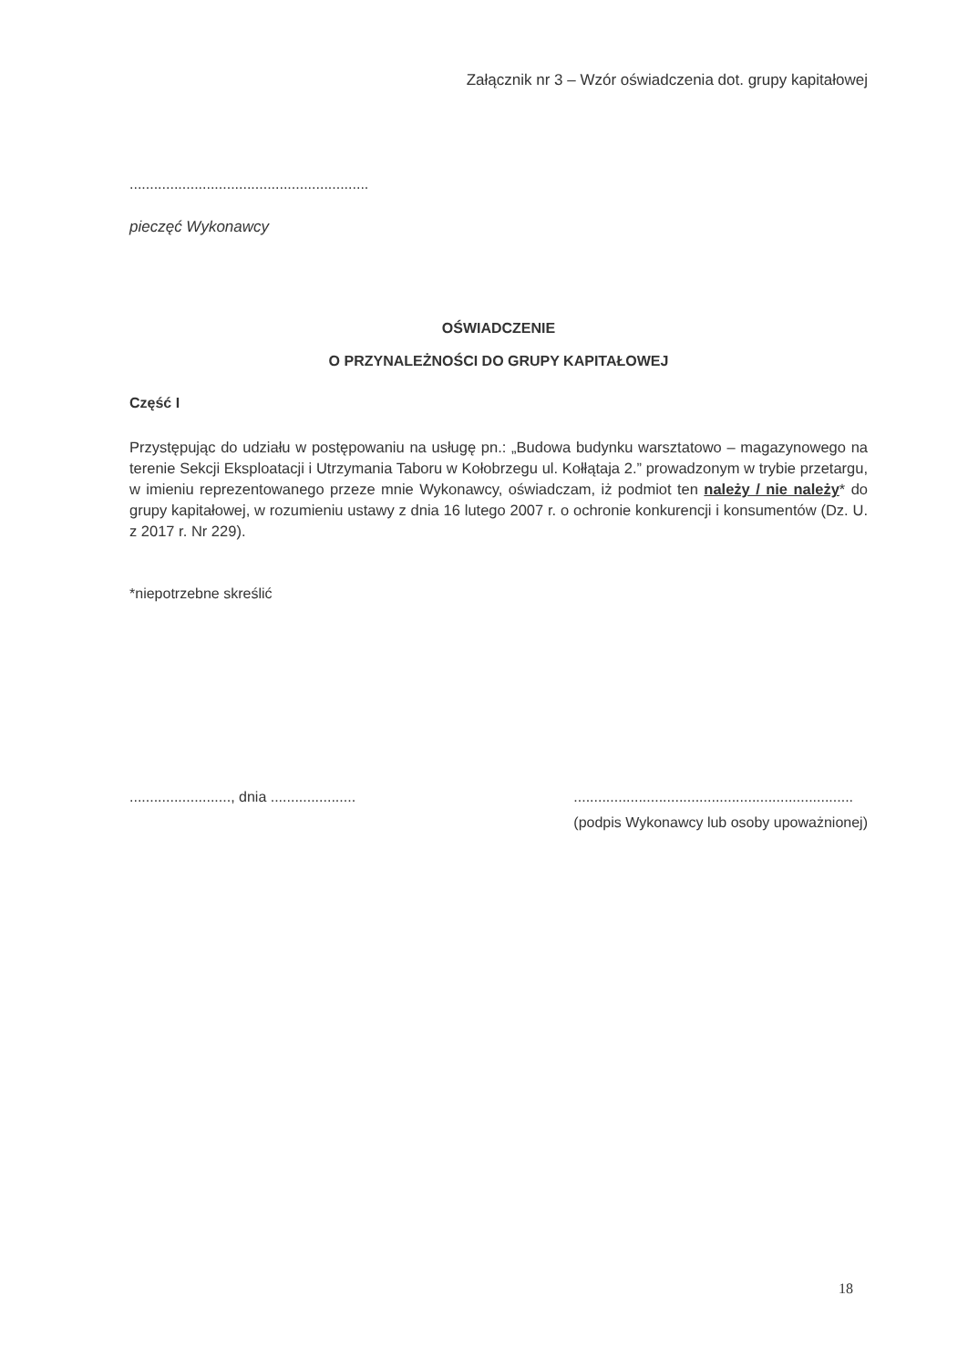Załącznik nr 3 – Wzór oświadczenia dot. grupy kapitałowej
...........................................................
pieczęć Wykonawcy
OŚWIADCZENIE
O PRZYNALEŻNOŚCI DO GRUPY KAPITAŁOWEJ
Część I
Przystępując do udziału w postępowaniu na usługę pn.: „Budowa budynku warsztatowo – magazynowego na terenie Sekcji Eksploatacji i Utrzymania Taboru w Kołobrzegu ul. Kołłątaja 2.” prowadzonym w trybie przetargu, w imieniu reprezentowanego przeze mnie Wykonawcy, oświadczam, iż podmiot ten należy / nie należy* do grupy kapitałowej, w rozumieniu ustawy z dnia 16 lutego 2007 r. o ochronie konkurencji i konsumentów (Dz. U. z 2017 r. Nr 229).
*niepotrzebne skreślić
........................., dnia .....................
.....................................................................
(podpis Wykonawcy lub osoby upoważnionej)
18